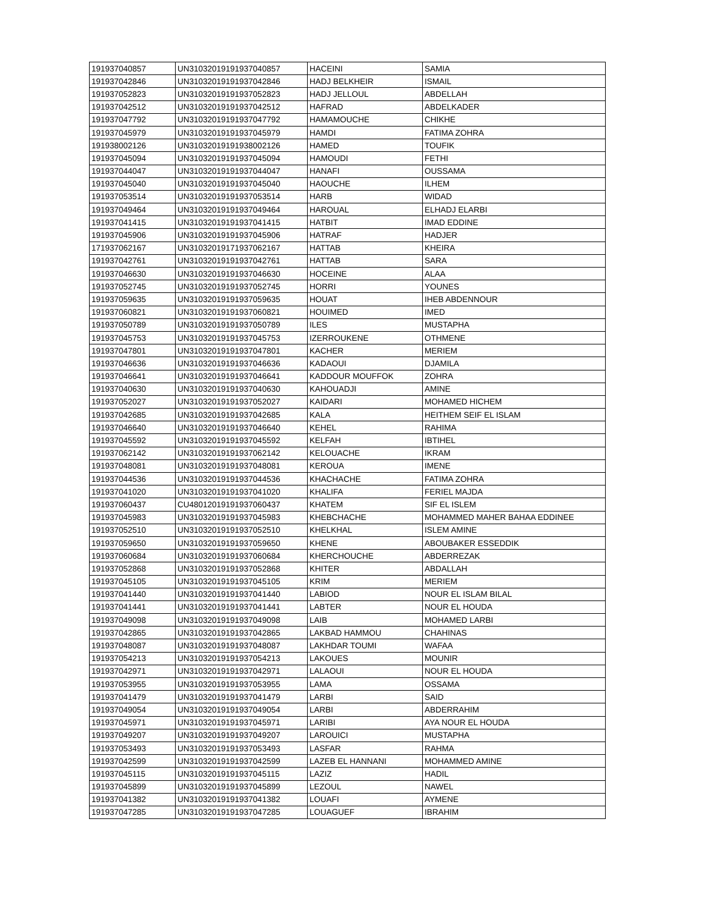| 191937040857 | UN31032019191937040857 | HACEINI | SAMIA |
| 191937042846 | UN31032019191937042846 | HADJ BELKHEIR | ISMAIL |
| 191937052823 | UN31032019191937052823 | HADJ JELLOUL | ABDELLAH |
| 191937042512 | UN31032019191937042512 | HAFRAD | ABDELKADER |
| 191937047792 | UN31032019191937047792 | HAMAMOUCHE | CHIKHE |
| 191937045979 | UN31032019191937045979 | HAMDI | FATIMA ZOHRA |
| 191938002126 | UN31032019191938002126 | HAMED | TOUFIK |
| 191937045094 | UN31032019191937045094 | HAMOUDI | FETHI |
| 191937044047 | UN31032019191937044047 | HANAFI | OUSSAMA |
| 191937045040 | UN31032019191937045040 | HAOUCHE | ILHEM |
| 191937053514 | UN31032019191937053514 | HARB | WIDAD |
| 191937049464 | UN31032019191937049464 | HAROUAL | ELHADJ ELARBI |
| 191937041415 | UN31032019191937041415 | HATBIT | IMAD EDDINE |
| 191937045906 | UN31032019191937045906 | HATRAF | HADJER |
| 171937062167 | UN31032019171937062167 | HATTAB | KHEIRA |
| 191937042761 | UN31032019191937042761 | HATTAB | SARA |
| 191937046630 | UN31032019191937046630 | HOCEINE | ALAA |
| 191937052745 | UN31032019191937052745 | HORRI | YOUNES |
| 191937059635 | UN31032019191937059635 | HOUAT | IHEB ABDENNOUR |
| 191937060821 | UN31032019191937060821 | HOUIMED | IMED |
| 191937050789 | UN31032019191937050789 | ILES | MUSTAPHA |
| 191937045753 | UN31032019191937045753 | IZERROUKENE | OTHMENE |
| 191937047801 | UN31032019191937047801 | KACHER | MERIEM |
| 191937046636 | UN31032019191937046636 | KADAOUI | DJAMILA |
| 191937046641 | UN31032019191937046641 | KADDOUR MOUFFOK | ZOHRA |
| 191937040630 | UN31032019191937040630 | KAHOUADJI | AMINE |
| 191937052027 | UN31032019191937052027 | KAIDARI | MOHAMED HICHEM |
| 191937042685 | UN31032019191937042685 | KALA | HEITHEM SEIF EL ISLAM |
| 191937046640 | UN31032019191937046640 | KEHEL | RAHIMA |
| 191937045592 | UN31032019191937045592 | KELFAH | IBTIHEL |
| 191937062142 | UN31032019191937062142 | KELOUACHE | IKRAM |
| 191937048081 | UN31032019191937048081 | KEROUA | IMENE |
| 191937044536 | UN31032019191937044536 | KHACHACHE | FATIMA ZOHRA |
| 191937041020 | UN31032019191937041020 | KHALIFA | FERIEL MAJDA |
| 191937060437 | CU48012019191937060437 | KHATEM | SIF EL ISLEM |
| 191937045983 | UN31032019191937045983 | KHEBCHACHE | MOHAMMED MAHER BAHAA EDDINEE |
| 191937052510 | UN31032019191937052510 | KHELKHAL | ISLEM AMINE |
| 191937059650 | UN31032019191937059650 | KHENE | ABOUBAKER ESSEDDIK |
| 191937060684 | UN31032019191937060684 | KHERCHOUCHE | ABDERREZAK |
| 191937052868 | UN31032019191937052868 | KHITER | ABDALLAH |
| 191937045105 | UN31032019191937045105 | KRIM | MERIEM |
| 191937041440 | UN31032019191937041440 | LABIOD | NOUR EL ISLAM BILAL |
| 191937041441 | UN31032019191937041441 | LABTER | NOUR EL HOUDA |
| 191937049098 | UN31032019191937049098 | LAIB | MOHAMED LARBI |
| 191937042865 | UN31032019191937042865 | LAKBAD HAMMOU | CHAHINAS |
| 191937048087 | UN31032019191937048087 | LAKHDAR TOUMI | WAFAA |
| 191937054213 | UN31032019191937054213 | LAKOUES | MOUNIR |
| 191937042971 | UN31032019191937042971 | LALAOUI | NOUR EL HOUDA |
| 191937053955 | UN31032019191937053955 | LAMA | OSSAMA |
| 191937041479 | UN31032019191937041479 | LARBI | SAID |
| 191937049054 | UN31032019191937049054 | LARBI | ABDERRAHIM |
| 191937045971 | UN31032019191937045971 | LARIBI | AYA NOUR EL HOUDA |
| 191937049207 | UN31032019191937049207 | LAROUICI | MUSTAPHA |
| 191937053493 | UN31032019191937053493 | LASFAR | RAHMA |
| 191937042599 | UN31032019191937042599 | LAZEB EL HANNANI | MOHAMMED AMINE |
| 191937045115 | UN31032019191937045115 | LAZIZ | HADIL |
| 191937045899 | UN31032019191937045899 | LEZOUL | NAWEL |
| 191937041382 | UN31032019191937041382 | LOUAFI | AYMENE |
| 191937047285 | UN31032019191937047285 | LOUAGUEF | IBRAHIM |